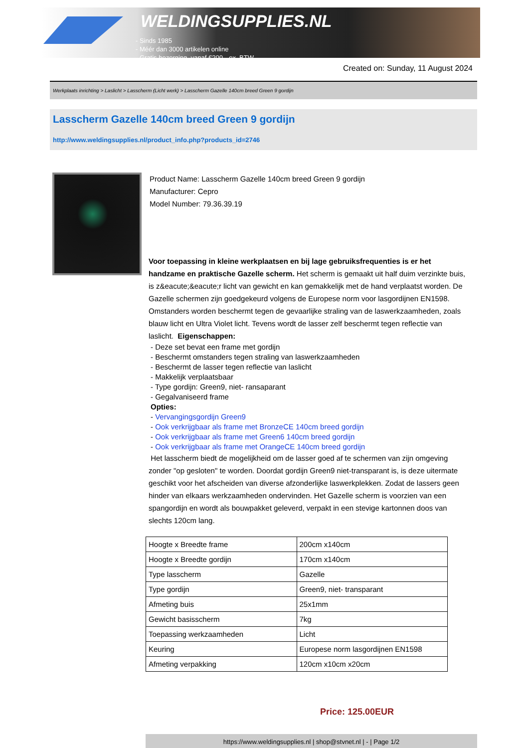WELDINGSUPPLIES.NL
- Sinds 1985
- Méér dan 3000 artikelen online
- Gratis bezorging, vanaf €200,--ex. BTW
Created on: Sunday, 11 August 2024
Werkplaats inrichting > Laslicht > Lasscherm (Licht werk) > Lasscherm Gazelle 140cm breed Green 9 gordijn
Lasscherm Gazelle 140cm breed Green 9 gordijn
http://www.weldingsupplies.nl/product_info.php?products_id=2746
Product Name: Lasscherm Gazelle 140cm breed Green 9 gordijn
Manufacturer: Cepro
Model Number: 79.36.39.19
Voor toepassing in kleine werkplaatsen en bij lage gebruiksfrequenties is er het handzame en praktische Gazelle scherm. Het scherm is gemaakt uit half duim verzinkte buis, is z&eacute;&eacute;r licht van gewicht en kan gemakkelijk met de hand verplaatst worden. De Gazelle schermen zijn goedgekeurd volgens de Europese norm voor lasgordijnen EN1598. Omstanders worden beschermt tegen de gevaarlijke straling van de laswerkzaamheden, zoals blauw licht en Ultra Violet licht. Tevens wordt de lasser zelf beschermt tegen reflectie van laslicht. Eigenschappen:
- Deze set bevat een frame met gordijn
- Beschermt omstanders tegen straling van laswerkzaamheden
- Beschermt de lasser tegen reflectie van laslicht
- Makkelijk verplaatsbaar
- Type gordijn: Green9, niet- ransaparant
- Gegalvaniseerd frame
Opties:
- Vervangingsgordijn Green9
- Ook verkrijgbaar als frame met BronzeCE 140cm breed gordijn
- Ook verkrijgbaar als frame met Green6 140cm breed gordijn
- Ook verkrijgbaar als frame met OrangeCE 140cm breed gordijn
Het lasscherm biedt de mogelijkheid om de lasser goed af te schermen van zijn omgeving zonder "op gesloten" te worden. Doordat gordijn Green9 niet-transparant is, is deze uitermate geschikt voor het afscheiden van diverse afzonderlijke laswerkplekken. Zodat de lassers geen hinder van elkaars werkzaamheden ondervinden. Het Gazelle scherm is voorzien van een spangordijn en wordt als bouwpakket geleverd, verpakt in een stevige kartonnen doos van slechts 120cm lang.
| Hoogte x Breedte frame | 200cm x140cm |
| Hoogte x Breedte gordijn | 170cm x140cm |
| Type lasscherm | Gazelle |
| Type gordijn | Green9, niet- transparant |
| Afmeting buis | 25x1mm |
| Gewicht basisscherm | 7kg |
| Toepassing werkzaamheden | Licht |
| Keuring | Europese norm lasgordijnen EN1598 |
| Afmeting verpakking | 120cm x10cm x20cm |
Price: 125.00EUR
https://www.weldingsupplies.nl | shop@stvnet.nl | - | Page 1/2